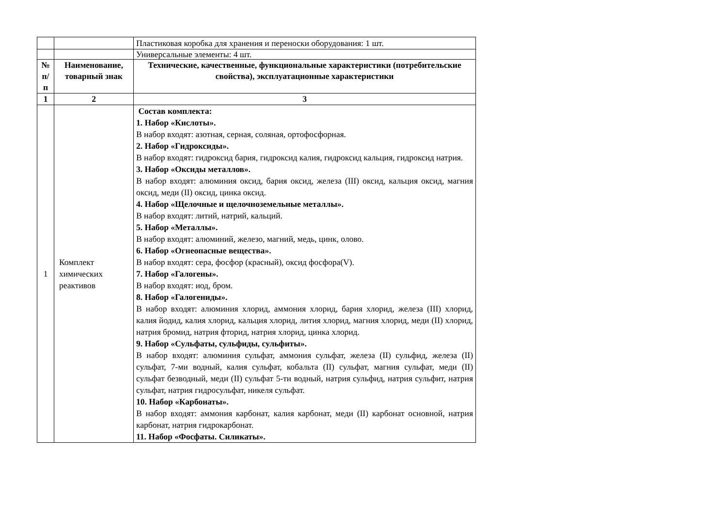| | | Пластиковая коробка для хранения и переноски оборудования: 1 шт. |
| | | Универсальные элементы: 4 шт. |
| № п/п | Наименование, товарный знак | Технические, качественные, функциональные характеристики (потребительские свойства), эксплуатационные характеристики |
| 1 | 2 | 3 |
| 1 | Комплект химических реактивов | Состав комплекта: 1. Набор «Кислоты». В набор входят: азотная, серная, соляная, ортофосфорная. 2. Набор «Гидроксиды». В набор входят: гидроксид бария, гидроксид калия, гидроксид кальция, гидроксид натрия. 3. Набор «Оксиды металлов». В набор входят: алюминия оксид, бария оксид, железа (III) оксид, кальция оксид, магния оксид, меди (II) оксид, цинка оксид. 4. Набор «Щелочные и щелочноземельные металлы». В набор входят: литий, натрий, кальций. 5. Набор «Металлы». В набор входят: алюминий, железо, магний, медь, цинк, олово. 6. Набор «Огнеопасные вещества». В набор входят: сера, фосфор (красный), оксид фосфора(V). 7. Набор «Галогены». В набор входят: иод, бром. 8. Набор «Галогениды». В набор входят: алюминия хлорид, аммония хлорид, бария хлорид, железа (III) хлорид, калия йодид, калия хлорид, кальция хлорид, лития хлорид, магния хлорид, меди (II) хлорид, натрия бромид, натрия фторид, натрия хлорид, цинка хлорид. 9. Набор «Сульфаты, сульфиды, сульфиты». В набор входят: алюминия сульфат, аммония сульфат, железа (II) сульфид, железа (II) сульфат, 7-ми водный, калия сульфат, кобальта (II) сульфат, магния сульфат, меди (II) сульфат безводный, меди (II) сульфат 5-ти водный, натрия сульфид, натрия сульфит, натрия сульфат, натрия гидросульфат, никеля сульфат. 10. Набор «Карбонаты». В набор входят: аммония карбонат, калия карбонат, меди (II) карбонат основной, натрия карбонат, натрия гидрокарбонат. 11. Набор «Фосфаты. Силикаты». |